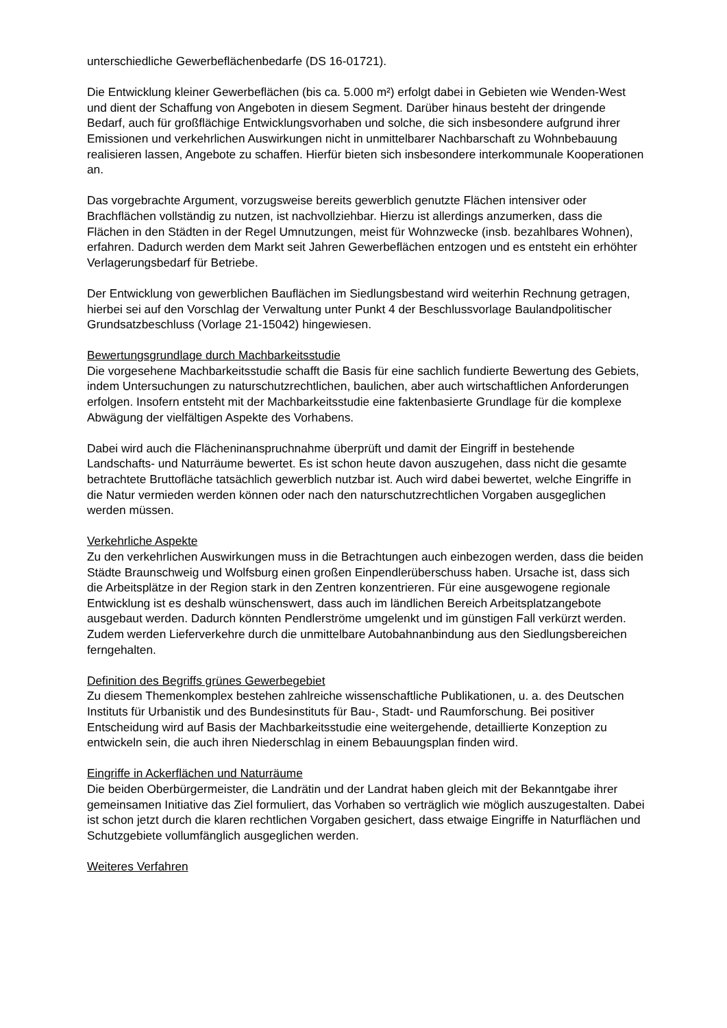unterschiedliche Gewerbeflächenbedarfe (DS 16-01721).
Die Entwicklung kleiner Gewerbeflächen (bis ca. 5.000 m²) erfolgt dabei in Gebieten wie Wenden-West und dient der Schaffung von Angeboten in diesem Segment. Darüber hinaus besteht der dringende Bedarf, auch für großflächige Entwicklungsvorhaben und solche, die sich insbesondere aufgrund ihrer Emissionen und verkehrlichen Auswirkungen nicht in unmittelbarer Nachbarschaft zu Wohnbebauung realisieren lassen, Angebote zu schaffen. Hierfür bieten sich insbesondere interkommunale Kooperationen an.
Das vorgebrachte Argument, vorzugsweise bereits gewerblich genutzte Flächen intensiver oder Brachflächen vollständig zu nutzen, ist nachvollziehbar. Hierzu ist allerdings anzumerken, dass die Flächen in den Städten in der Regel Umnutzungen, meist für Wohnzwecke (insb. bezahlbares Wohnen), erfahren. Dadurch werden dem Markt seit Jahren Gewerbeflächen entzogen und es entsteht ein erhöhter Verlagerungsbedarf für Betriebe.
Der Entwicklung von gewerblichen Bauflächen im Siedlungsbestand wird weiterhin Rechnung getragen, hierbei sei auf den Vorschlag der Verwaltung unter Punkt 4 der Beschlussvorlage Baulandpolitischer Grundsatzbeschluss (Vorlage 21-15042) hingewiesen.
Bewertungsgrundlage durch Machbarkeitsstudie
Die vorgesehene Machbarkeitsstudie schafft die Basis für eine sachlich fundierte Bewertung des Gebiets, indem Untersuchungen zu naturschutzrechtlichen, baulichen, aber auch wirtschaftlichen Anforderungen erfolgen. Insofern entsteht mit der Machbarkeitsstudie eine faktenbasierte Grundlage für die komplexe Abwägung der vielfältigen Aspekte des Vorhabens.
Dabei wird auch die Flächeninanspruchnahme überprüft und damit der Eingriff in bestehende Landschafts- und Naturräume bewertet. Es ist schon heute davon auszugehen, dass nicht die gesamte betrachtete Bruttofläche tatsächlich gewerblich nutzbar ist. Auch wird dabei bewertet, welche Eingriffe in die Natur vermieden werden können oder nach den naturschutzrechtlichen Vorgaben ausgeglichen werden müssen.
Verkehrliche Aspekte
Zu den verkehrlichen Auswirkungen muss in die Betrachtungen auch einbezogen werden, dass die beiden Städte Braunschweig und Wolfsburg einen großen Einpendlerüberschuss haben. Ursache ist, dass sich die Arbeitsplätze in der Region stark in den Zentren konzentrieren. Für eine ausgewogene regionale Entwicklung ist es deshalb wünschenswert, dass auch im ländlichen Bereich Arbeitsplatzangebote ausgebaut werden. Dadurch könnten Pendlerströme umgelenkt und im günstigen Fall verkürzt werden. Zudem werden Lieferverkehre durch die unmittelbare Autobahnanbindung aus den Siedlungsbereichen ferngehalten.
Definition des Begriffs grünes Gewerbegebiet
Zu diesem Themenkomplex bestehen zahlreiche wissenschaftliche Publikationen, u. a. des Deutschen Instituts für Urbanistik und des Bundesinstituts für Bau-, Stadt- und Raumforschung. Bei positiver Entscheidung wird auf Basis der Machbarkeitsstudie eine weitergehende, detaillierte Konzeption zu entwickeln sein, die auch ihren Niederschlag in einem Bebauungsplan finden wird.
Eingriffe in Ackerflächen und Naturräume
Die beiden Oberbürgermeister, die Landrätin und der Landrat haben gleich mit der Bekanntgabe ihrer gemeinsamen Initiative das Ziel formuliert, das Vorhaben so verträglich wie möglich auszugestalten. Dabei ist schon jetzt durch die klaren rechtlichen Vorgaben gesichert, dass etwaige Eingriffe in Naturflächen und Schutzgebiete vollumfänglich ausgeglichen werden.
Weiteres Verfahren